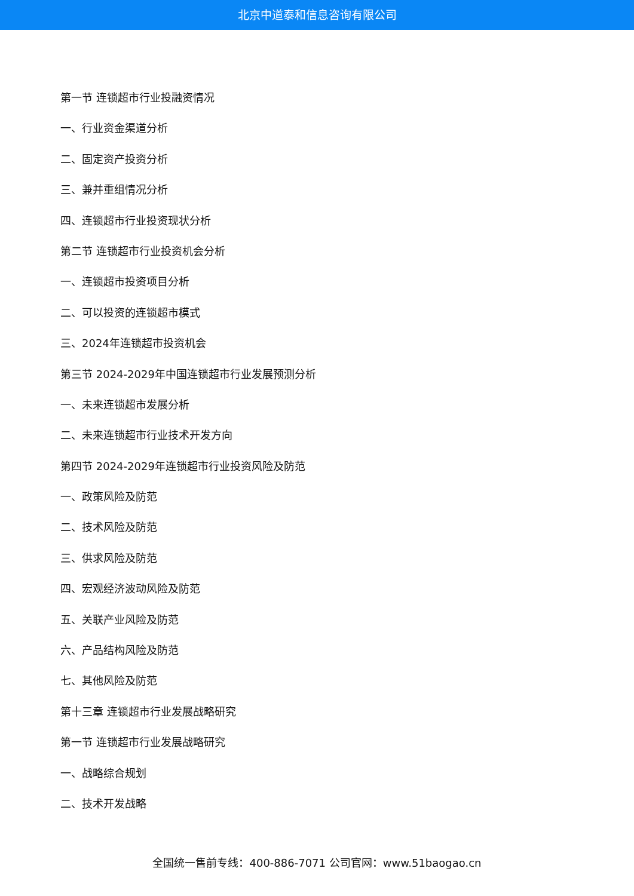北京中道泰和信息咨询有限公司
第一节 连锁超市行业投融资情况
一、行业资金渠道分析
二、固定资产投资分析
三、兼并重组情况分析
四、连锁超市行业投资现状分析
第二节 连锁超市行业投资机会分析
一、连锁超市投资项目分析
二、可以投资的连锁超市模式
三、2024年连锁超市投资机会
第三节 2024-2029年中国连锁超市行业发展预测分析
一、未来连锁超市发展分析
二、未来连锁超市行业技术开发方向
第四节 2024-2029年连锁超市行业投资风险及防范
一、政策风险及防范
二、技术风险及防范
三、供求风险及防范
四、宏观经济波动风险及防范
五、关联产业风险及防范
六、产品结构风险及防范
七、其他风险及防范
第十三章 连锁超市行业发展战略研究
第一节 连锁超市行业发展战略研究
一、战略综合规划
二、技术开发战略
全国统一售前专线：400-886-7071 公司官网：www.51baogao.cn